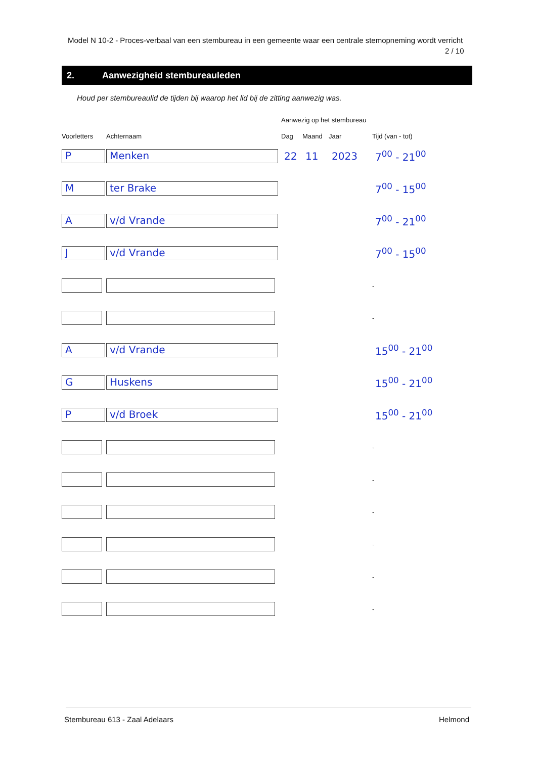Model N 10-2 - Proces-verbaal van een stembureau in een gemeente waar een centrale stemopneming wordt verricht
2 / 10
2. Aanwezigheid stembureauleden
Houd per stembureaulid de tijden bij waarop het lid bij de zitting aanwezig was.
Aanwezig op het stembureau
| Voorletters | Achternaam | Dag | Maand | Jaar | Tijd (van - tot) |
| --- | --- | --- | --- | --- | --- |
| P | Menken | 22 | 11 | 2023 | 7<sup>00</sup> - 21<sup>00</sup> |
| M | ter Brake | | | | 7<sup>00</sup> - 15<sup>00</sup> |
| A | v/d Vrande | | | | 7<sup>00</sup> - 21<sup>00</sup> |
| J | v/d Vrande | | | | 7<sup>00</sup> - 15<sup>00</sup> |
| | | | | | - |
| | | | | | - |
| A | v/d Vrande | | | | 15<sup>00</sup> - 21<sup>00</sup> |
| G | Huskens | | | | 15<sup>00</sup> - 21<sup>00</sup> |
| P | v/d Broek | | | | 15<sup>00</sup> - 21<sup>00</sup> |
| | | | | | - |
| | | | | | - |
| | | | | | - |
| | | | | | - |
| | | | | | - |
| | | | | | - |
Stembureau 613 - Zaal Adelaars Helmond